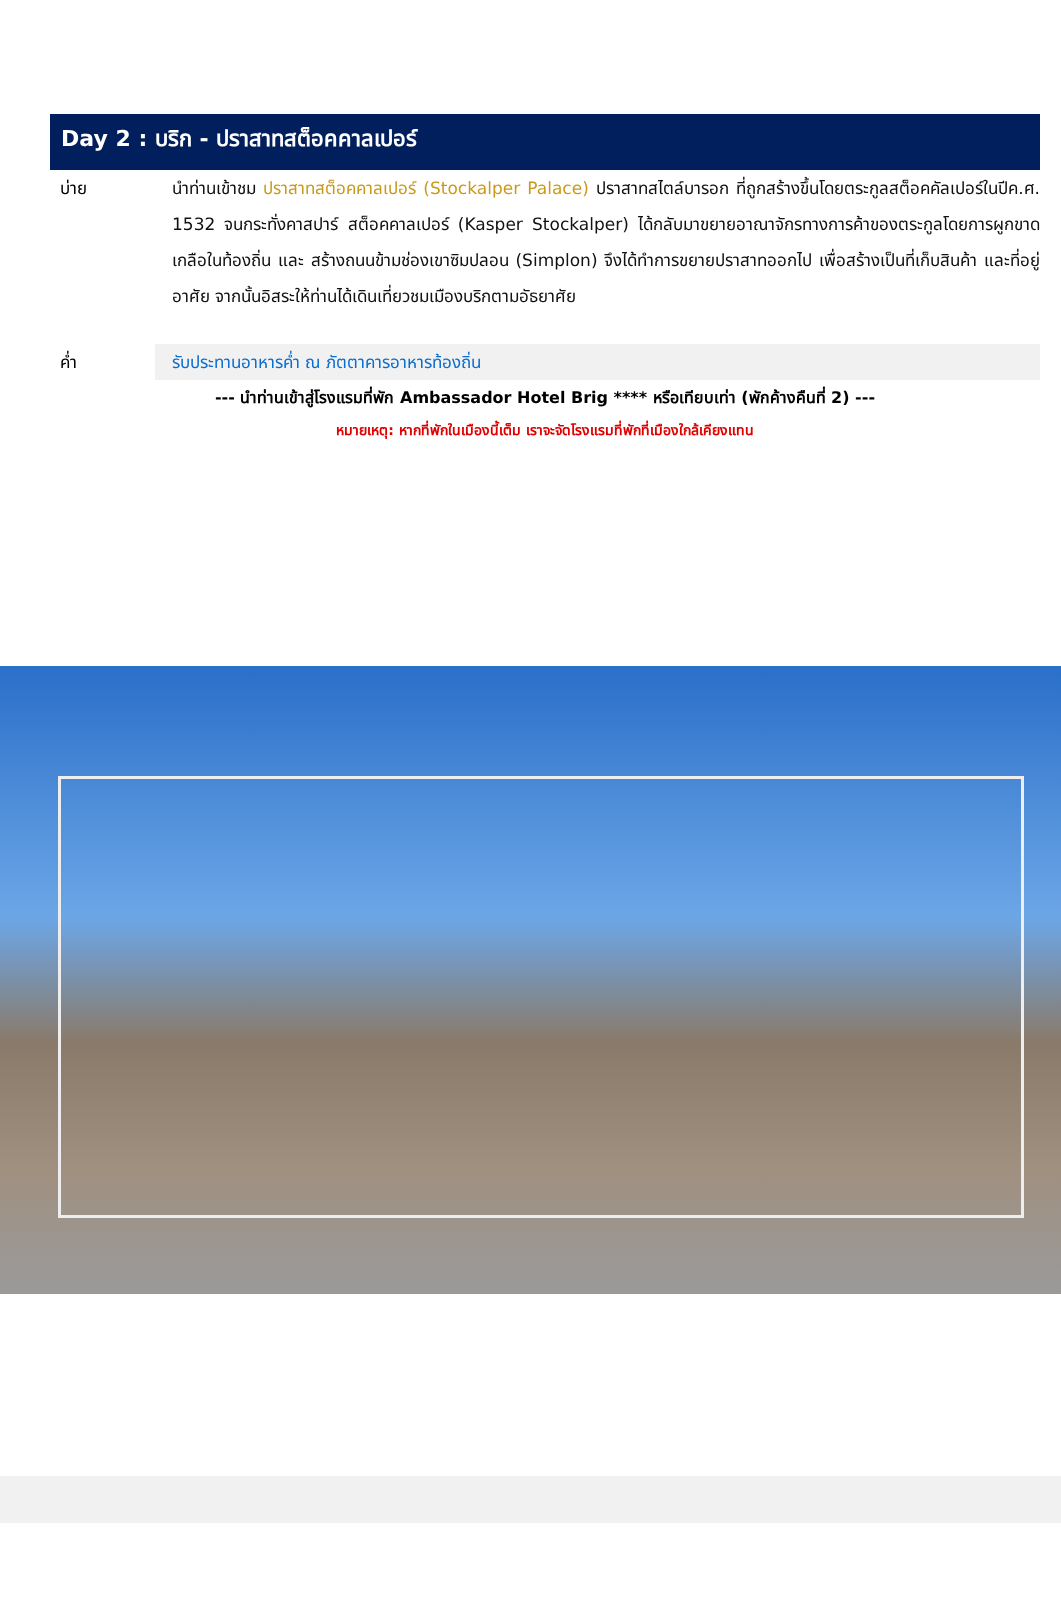Day 2 : บริก - ปราสาทสต็อคคาลเปอร์
บ่าย นำท่านเข้าชม ปราสาทสต็อคคาลเปอร์ (Stockalper Palace) ปราสาทสไตล์บารอก ที่ถูกสร้างขึ้นโดยตระกูลสต็อคคัลเปอร์ในปีค.ศ. 1532 จนกระทั่งคาสปาร์ สต็อคคาลเปอร์ (Kasper Stockalper) ได้กลับมาขยายอาณาจักรทางการค้าของตระกูลโดยการผูกขาดเกลือในท้องถิ่น และ สร้างถนนข้ามช่องเขาซิมปลอน (Simplon) จึงได้ทำการขยายปราสาทออกไป เพื่อสร้างเป็นที่เก็บสินค้า และที่อยู่อาศัย จากนั้นอิสระให้ท่านได้เดินเที่ยวชมเมืองบริกตามอัธยาศัย
ค่ำ รับประทานอาหารค่ำ ณ ภัตตาคารอาหารท้องถิ่น
--- นำท่านเข้าสู่โรงแรมที่พัก Ambassador Hotel Brig **** หรือเทียบเท่า (พักค้างคืนที่ 2) ---
หมายเหตุ: หากที่พักในเมืองนี้เต็ม เราจะจัดโรงแรมที่พักที่เมืองใกล้เคียงแทน